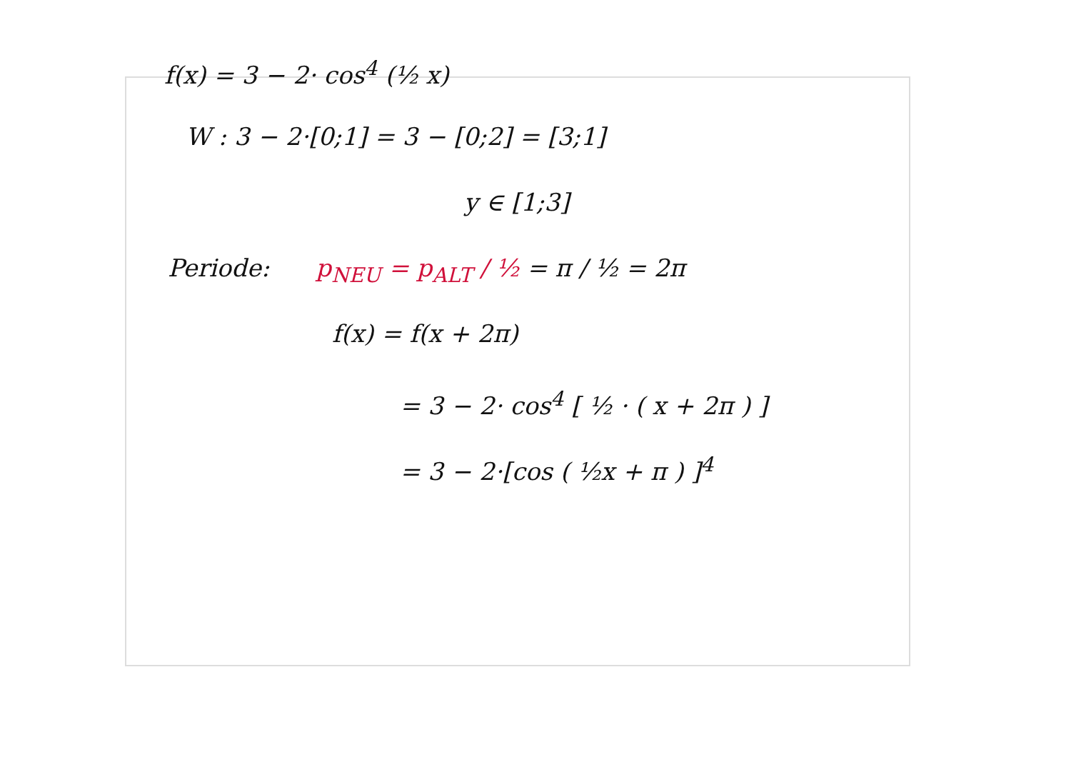f(x) = 3 − 2· cos<sup>4</sup> (½ x)
W : 3 − 2·[0;1] = 3 − [0;2] = [3;1]
y ∈ [1;3]
Periode: p<sub>NEU</sub> = p<sub>ALT</sub> / ½ = π / ½ = 2π
f(x) = f(x + 2π)
= 3 − 2· cos<sup>4</sup> [ ½ · ( x + 2π ) ]
= 3 − 2·[cos ( ½x + π ) ]<sup>4</sup>